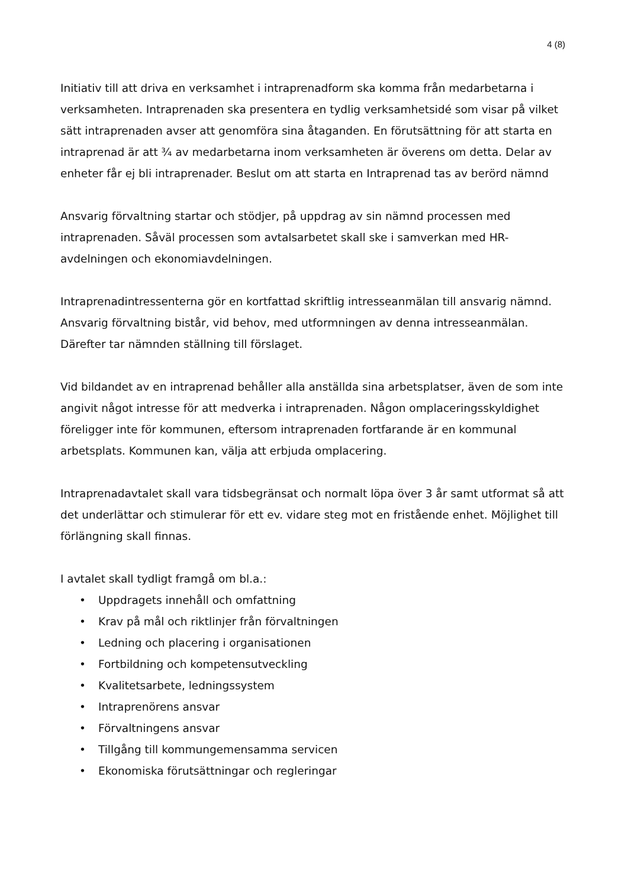4 (8)
Initiativ till att driva en verksamhet i intraprenadform ska komma från medarbetarna i verksamheten. Intraprenaden ska presentera en tydlig verksamhetsidé som visar på vilket sätt intraprenaden avser att genomföra sina åtaganden. En förutsättning för att starta en intraprenad är att ¾ av medarbetarna inom verksamheten är överens om detta. Delar av enheter får ej bli intraprenader. Beslut om att starta en Intraprenad tas av berörd nämnd
Ansvarig förvaltning startar och stödjer, på uppdrag av sin nämnd processen med intraprenaden. Såväl processen som avtalsarbetet skall ske i samverkan med HR-avdelningen och ekonomiavdelningen.
Intraprenadintressenterna gör en kortfattad skriftlig intresseanmälan till ansvarig nämnd. Ansvarig förvaltning bistår, vid behov, med utformningen av denna intresseanmälan. Därefter tar nämnden ställning till förslaget.
Vid bildandet av en intraprenad behåller alla anställda sina arbetsplatser, även de som inte angivit något intresse för att medverka i intraprenaden. Någon omplaceringsskyldighet föreligger inte för kommunen, eftersom intraprenaden fortfarande är en kommunal arbetsplats. Kommunen kan, välja att erbjuda omplacering.
Intraprenadavtalet skall vara tidsbegränsat och normalt löpa över 3 år samt utformat så att det underlättar och stimulerar för ett ev. vidare steg mot en fristående enhet. Möjlighet till förlängning skall finnas.
I avtalet skall tydligt framgå om bl.a.:
• Uppdragets innehåll och omfattning
• Krav på mål och riktlinjer från förvaltningen
• Ledning och placering i organisationen
• Fortbildning och kompetensutveckling
• Kvalitetsarbete, ledningssystem
• Intraprenörens ansvar
• Förvaltningens ansvar
• Tillgång till kommungemensamma servicen
• Ekonomiska förutsättningar och regleringar